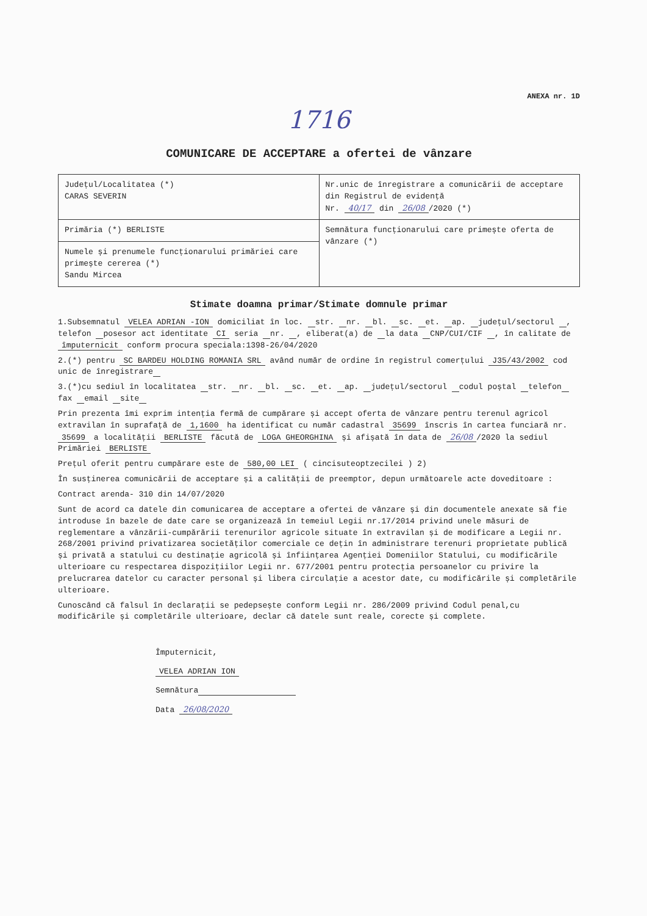ANEXA nr. 1D
1716
COMUNICARE DE ACCEPTARE a ofertei de vânzare
| Județul/Localitatea (*) CARAS SEVERIN | Nr.unic de înregistrare a comunicării de acceptare din Registrul de evidență Nr. 40/17 din 26/08 /2020 (*) |
| Primăria (*) BERLISTE | Semnătura funcționarului care primește oferta de vânzare (*) |
| Numele și prenumele funcționarului primăriei care primește cererea (*) Sandu Mircea | |
Stimate doamna primar/Stimate domnule primar
1.Subsemnatul VELEA ADRIAN -ION domiciliat în loc. str. nr. bl. sc. et. ap. județul/sectorul , telefon posesor act identitate CI seria nr. , eliberat(a) de la data CNP/CUI/CIF , în calitate de împuternicit conform procura speciala:1398-26/04/2020
2.(*) pentru SC BARDEU HOLDING ROMANIA SRL având număr de ordine în registrul comerțului J35/43/2002 cod unic de înregistrare
3.(*)cu sediul în localitatea str. nr. bl. sc. et. ap. județul/sectorul codul poștal telefon fax email site
Prin prezenta îmi exprim intenția fermă de cumpărare și accept oferta de vânzare pentru terenul agricol extravilan în suprafață de 1,1600 ha identificat cu număr cadastral 35699 înscris în cartea funciară nr. 35699 a localității BERLISTE făcută de LOGA GHEORGHINA și afișată în data de 26/08 /2020 la sediul Primăriei BERLISTE
Prețul oferit pentru cumpărare este de 580,00 LEI ( cincisuteoptzecilei ) 2)
În susținerea comunicării de acceptare și a calității de preemptor, depun următoarele acte doveditoare :
Contract arenda- 310 din 14/07/2020
Sunt de acord ca datele din comunicarea de acceptare a ofertei de vânzare și din documentele anexate să fie introduse în bazele de date care se organizează în temeiul Legii nr.17/2014 privind unele măsuri de reglementare a vânzării-cumpărării terenurilor agricole situate în extravilan și de modificare a Legii nr. 268/2001 privind privatizarea societăților comerciale ce dețin în administrare terenuri proprietate publică și privată a statului cu destinație agricolă și înființarea Agenției Domeniilor Statului, cu modificările ulterioare cu respectarea dispozițiilor Legii nr. 677/2001 pentru protecția persoanelor cu privire la prelucrarea datelor cu caracter personal și libera circulație a acestor date, cu modificările și completările ulterioare.
Cunoscând că falsul în declarații se pedepsește conform Legii nr. 286/2009 privind Codul penal,cu modificările și completările ulterioare, declar că datele sunt reale, corecte și complete.
Împuternicit,
VELEA ADRIAN ION
Semnătura
Data 26/08/2020